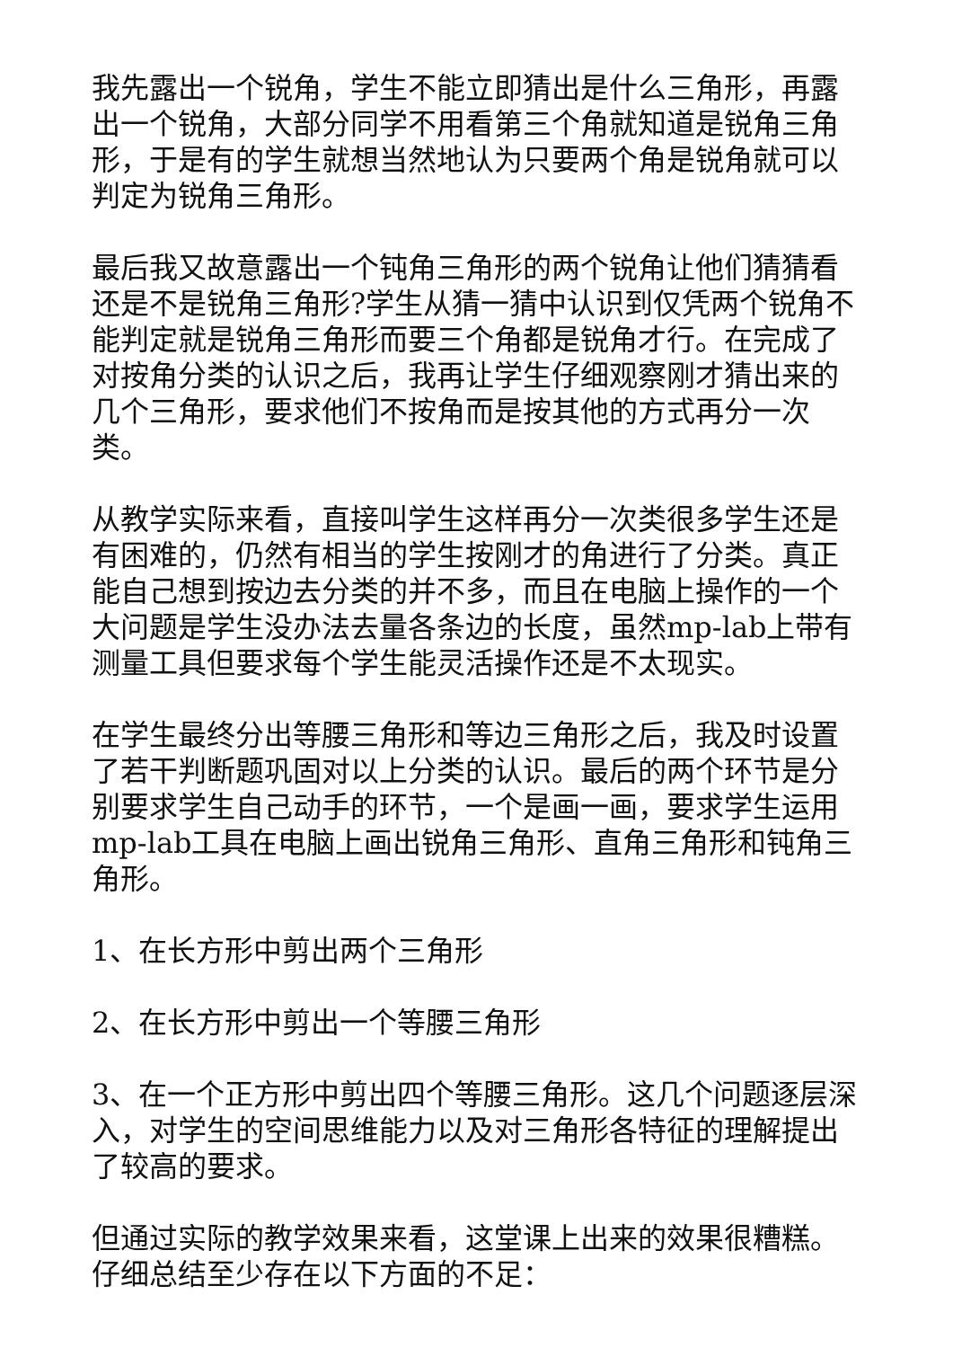我先露出一个锐角，学生不能立即猜出是什么三角形，再露出一个锐角，大部分同学不用看第三个角就知道是锐角三角形，于是有的学生就想当然地认为只要两个角是锐角就可以判定为锐角三角形。
最后我又故意露出一个钝角三角形的两个锐角让他们猜猜看还是不是锐角三角形?学生从猜一猜中认识到仅凭两个锐角不能判定就是锐角三角形而要三个角都是锐角才行。在完成了对按角分类的认识之后，我再让学生仔细观察刚才猜出来的几个三角形，要求他们不按角而是按其他的方式再分一次类。
从教学实际来看，直接叫学生这样再分一次类很多学生还是有困难的，仍然有相当的学生按刚才的角进行了分类。真正能自己想到按边去分类的并不多，而且在电脑上操作的一个大问题是学生没办法去量各条边的长度，虽然mp-lab上带有测量工具但要求每个学生能灵活操作还是不太现实。
在学生最终分出等腰三角形和等边三角形之后，我及时设置了若干判断题巩固对以上分类的认识。最后的两个环节是分别要求学生自己动手的环节，一个是画一画，要求学生运用mp-lab工具在电脑上画出锐角三角形、直角三角形和钝角三角形。
1、在长方形中剪出两个三角形
2、在长方形中剪出一个等腰三角形
3、在一个正方形中剪出四个等腰三角形。这几个问题逐层深入，对学生的空间思维能力以及对三角形各特征的理解提出了较高的要求。
但通过实际的教学效果来看，这堂课上出来的效果很糟糕。仔细总结至少存在以下方面的不足：